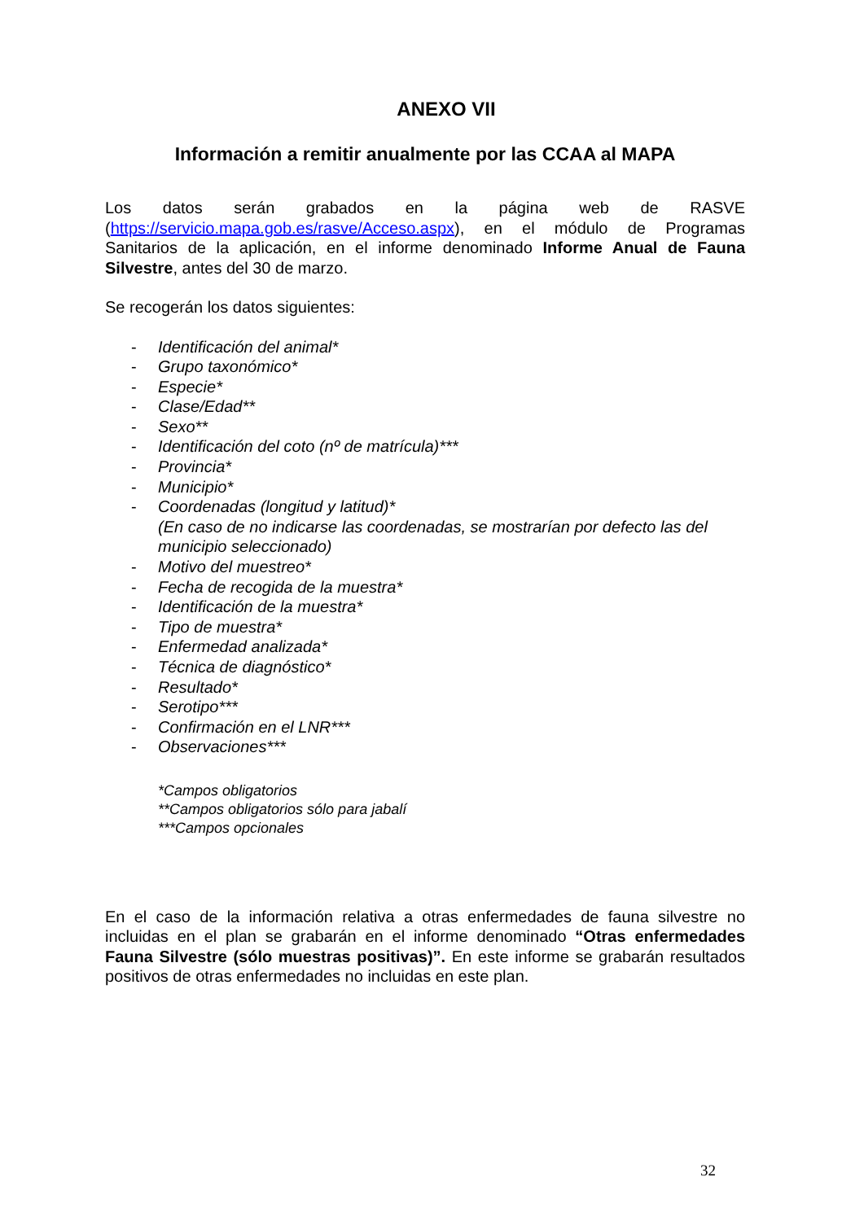ANEXO VII
Información a remitir anualmente por las CCAA al MAPA
Los datos serán grabados en la página web de RASVE (https://servicio.mapa.gob.es/rasve/Acceso.aspx), en el módulo de Programas Sanitarios de la aplicación, en el informe denominado Informe Anual de Fauna Silvestre, antes del 30 de marzo.
Se recogerán los datos siguientes:
- Identificación del animal*
- Grupo taxonómico*
- Especie*
- Clase/Edad**
- Sexo**
- Identificación del coto (nº de matrícula)***
- Provincia*
- Municipio*
- Coordenadas (longitud y latitud)*
(En caso de no indicarse las coordenadas, se mostrarían por defecto las del municipio seleccionado)
- Motivo del muestreo*
- Fecha de recogida de la muestra*
- Identificación de la muestra*
- Tipo de muestra*
- Enfermedad analizada*
- Técnica de diagnóstico*
- Resultado*
- Serotipo***
- Confirmación en el LNR***
- Observaciones***
*Campos obligatorios
**Campos obligatorios sólo para jabalí
***Campos opcionales
En el caso de la información relativa a otras enfermedades de fauna silvestre no incluidas en el plan se grabarán en el informe denominado “Otras enfermedades Fauna Silvestre (sólo muestras positivas)”. En este informe se grabarán resultados positivos de otras enfermedades no incluidas en este plan.
32